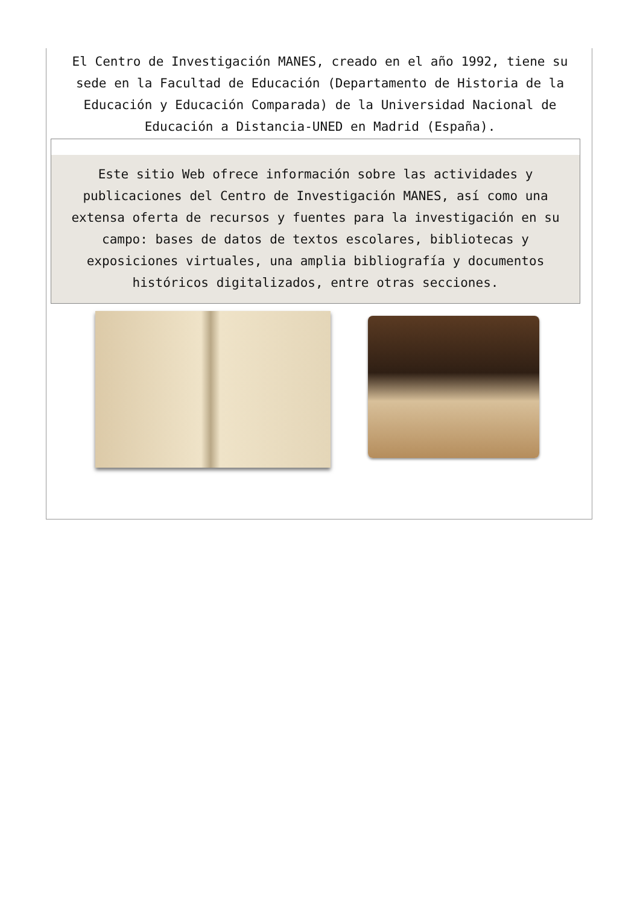El Centro de Investigación MANES, creado en el año 1992, tiene su sede en la Facultad de Educación (Departamento de Historia de la Educación y Educación Comparada) de la Universidad Nacional de Educación a Distancia-UNED en Madrid (España).
Este sitio Web ofrece información sobre las actividades y publicaciones del Centro de Investigación MANES, así como una extensa oferta de recursos y fuentes para la investigación en su campo: bases de datos de textos escolares, bibliotecas y exposiciones virtuales, una amplia bibliografía y documentos históricos digitalizados, entre otras secciones.